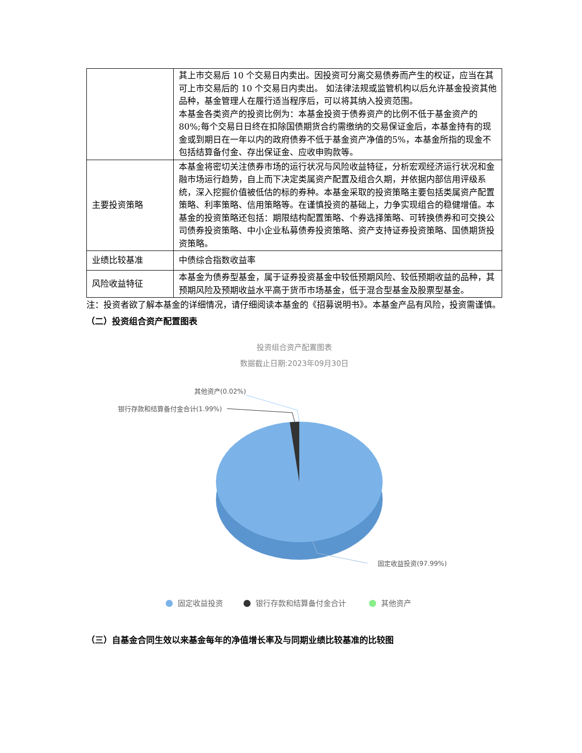| | 其上市交易后 10 个交易日内卖出。因投资可分离交易债券而产生的权证，应当在其可上市交易后的 10 个交易日内卖出。 如法律法规或监管机构以后允许基金投资其他品种，基金管理人在履行适当程序后，可以将其纳入投资范围。 本基金各类资产的投资比例为：本基金投资于债券资产的比例不低于基金资产的 80%;每个交易日日终在扣除国债期货合约需缴纳的交易保证金后，本基金持有的现金或到期日在一年以内的政府债券不低于基金资产净值的5%，本基金所指的现金不包括结算备付金、存出保证金、应收申购款等。 |
| 主要投资策略 | 本基金将密切关注债券市场的运行状况与风险收益特征，分析宏观经济运行状况和金融市场运行趋势，自上而下决定类属资产配置及组合久期，并依据内部信用评级系统，深入挖掘价值被低估的标的券种。本基金采取的投资策略主要包括类属资产配置策略、利率策略、信用策略等。在谨慎投资的基础上，力争实现组合的稳健增值。本基金的投资策略还包括：期限结构配置策略、个券选择策略、可转换债券和可交换公司债券投资策略、中小企业私募债券投资策略、资产支持证券投资策略、国债期货投资策略。 |
| 业绩比较基准 | 中债综合指数收益率 |
| 风险收益特征 | 本基金为债券型基金，属于证券投资基金中较低预期风险、较低预期收益的品种，其预期风险及预期收益水平高于货币市场基金，低于混合型基金及股票型基金。 |
注：投资者欲了解本基金的详细情况，请仔细阅读本基金的《招募说明书》。本基金产品有风险，投资需谨慎。
（二）投资组合资产配置图表
投资组合资产配置图表
数据截止日期:2023年09月30日
其他资产(0.02%)
银行存款和结算备付金合计(1.99%)
固定收益投资(97.99%)
固定收益投资
银行存款和结算备付金合计
其他资产
（三）自基金合同生效以来基金每年的净值增长率及与同期业绩比较基准的比较图